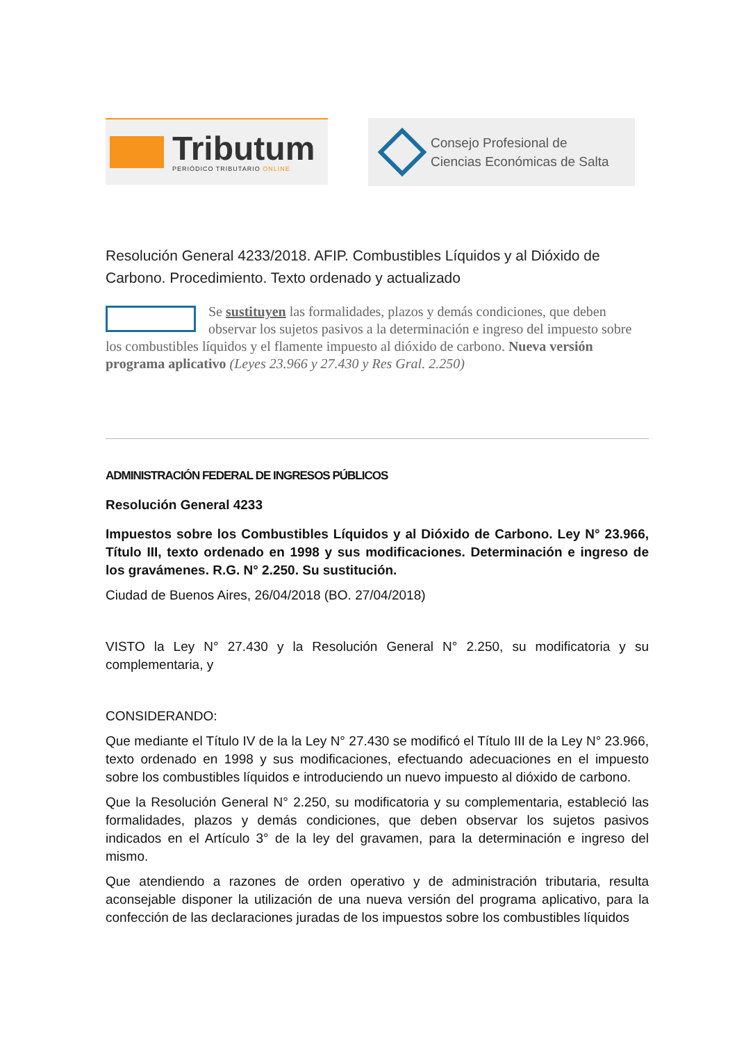Tributum
PERIÓDICO TRIBUTARIO ONLINE
Consejo Profesional de
Ciencias Económicas de Salta
Resolución General 4233/2018. AFIP. Combustibles Líquidos y al Dióxido de Carbono. Procedimiento. Texto ordenado y actualizado
Se sustituyen las formalidades, plazos y demás condiciones, que deben observar los sujetos pasivos a la determinación e ingreso del impuesto sobre los combustibles líquidos y el flamente impuesto al dióxido de carbono. Nueva versión programa aplicativo (Leyes 23.966 y 27.430 y Res Gral. 2.250)
ADMINISTRACIÓN FEDERAL DE INGRESOS PÚBLICOS
Resolución General 4233
Impuestos sobre los Combustibles Líquidos y al Dióxido de Carbono. Ley N° 23.966, Título III, texto ordenado en 1998 y sus modificaciones. Determinación e ingreso de los gravámenes. R.G. N° 2.250. Su sustitución.
Ciudad de Buenos Aires, 26/04/2018 (BO. 27/04/2018)
VISTO la Ley N° 27.430 y la Resolución General N° 2.250, su modificatoria y su complementaria, y
CONSIDERANDO:
Que mediante el Título IV de la la Ley N° 27.430 se modificó el Título III de la Ley N° 23.966, texto ordenado en 1998 y sus modificaciones, efectuando adecuaciones en el impuesto sobre los combustibles líquidos e introduciendo un nuevo impuesto al dióxido de carbono.
Que la Resolución General N° 2.250, su modificatoria y su complementaria, estableció las formalidades, plazos y demás condiciones, que deben observar los sujetos pasivos indicados en el Artículo 3° de la ley del gravamen, para la determinación e ingreso del mismo.
Que atendiendo a razones de orden operativo y de administración tributaria, resulta aconsejable disponer la utilización de una nueva versión del programa aplicativo, para la confección de las declaraciones juradas de los impuestos sobre los combustibles líquidos